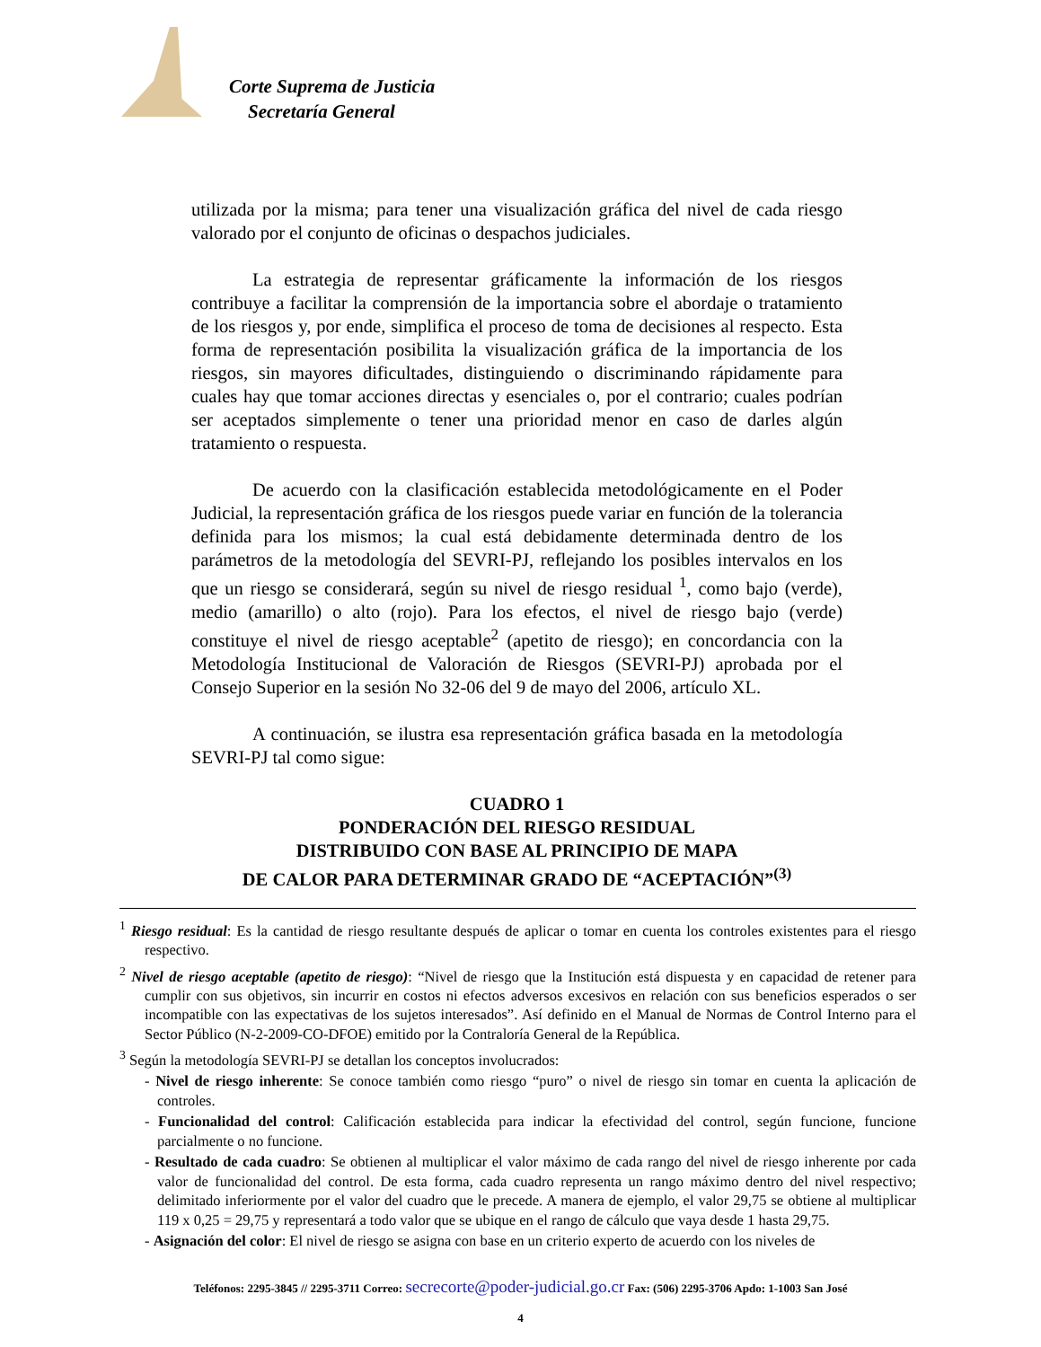Corte Suprema de Justicia
Secretaría General
utilizada por la misma; para tener una visualización gráfica del nivel de cada riesgo valorado por el conjunto de oficinas o despachos judiciales.
La estrategia de representar gráficamente la información de los riesgos contribuye a facilitar la comprensión de la importancia sobre el abordaje o tratamiento de los riesgos y, por ende, simplifica el proceso de toma de decisiones al respecto. Esta forma de representación posibilita la visualización gráfica de la importancia de los riesgos, sin mayores dificultades, distinguiendo o discriminando rápidamente para cuales hay que tomar acciones directas y esenciales o, por el contrario; cuales podrían ser aceptados simplemente o tener una prioridad menor en caso de darles algún tratamiento o respuesta.
De acuerdo con la clasificación establecida metodológicamente en el Poder Judicial, la representación gráfica de los riesgos puede variar en función de la tolerancia definida para los mismos; la cual está debidamente determinada dentro de los parámetros de la metodología del SEVRI-PJ, reflejando los posibles intervalos en los que un riesgo se considerará, según su nivel de riesgo residual <sup>1</sup>, como bajo (verde), medio (amarillo) o alto (rojo). Para los efectos, el nivel de riesgo bajo (verde) constituye el nivel de riesgo aceptable<sup>2</sup> (apetito de riesgo); en concordancia con la Metodología Institucional de Valoración de Riesgos (SEVRI-PJ) aprobada por el Consejo Superior en la sesión No 32-06 del 9 de mayo del 2006, artículo XL.
A continuación, se ilustra esa representación gráfica basada en la metodología SEVRI-PJ tal como sigue:
CUADRO 1
PONDERACIÓN DEL RIESGO RESIDUAL
DISTRIBUIDO CON BASE AL PRINCIPIO DE MAPA
DE CALOR PARA DETERMINAR GRADO DE “ACEPTACIÓN”<sup>(3)</sup>
<sup>1</sup> Riesgo residual: Es la cantidad de riesgo resultante después de aplicar o tomar en cuenta los controles existentes para el riesgo respectivo.
<sup>2</sup> Nivel de riesgo aceptable (apetito de riesgo): “Nivel de riesgo que la Institución está dispuesta y en capacidad de retener para cumplir con sus objetivos, sin incurrir en costos ni efectos adversos excesivos en relación con sus beneficios esperados o ser incompatible con las expectativas de los sujetos interesados”. Así definido en el Manual de Normas de Control Interno para el Sector Público (N-2-2009-CO-DFOE) emitido por la Contraloría General de la República.
<sup>3</sup> Según la metodología SEVRI-PJ se detallan los conceptos involucrados:
- Nivel de riesgo inherente: Se conoce también como riesgo “puro” o nivel de riesgo sin tomar en cuenta la aplicación de controles.
- Funcionalidad del control: Calificación establecida para indicar la efectividad del control, según funcione, funcione parcialmente o no funcione.
- Resultado de cada cuadro: Se obtienen al multiplicar el valor máximo de cada rango del nivel de riesgo inherente por cada valor de funcionalidad del control. De esta forma, cada cuadro representa un rango máximo dentro del nivel respectivo; delimitado inferiormente por el valor del cuadro que le precede. A manera de ejemplo, el valor 29,75 se obtiene al multiplicar 119 x 0,25 = 29,75 y representará a todo valor que se ubique en el rango de cálculo que vaya desde 1 hasta 29,75.
- Asignación del color: El nivel de riesgo se asigna con base en un criterio experto de acuerdo con los niveles de
Teléfonos: 2295-3845 // 2295-3711 Correo: secrecorte@poder-judicial.go.cr Fax: (506) 2295-3706 Apdo: 1-1003 San José
4